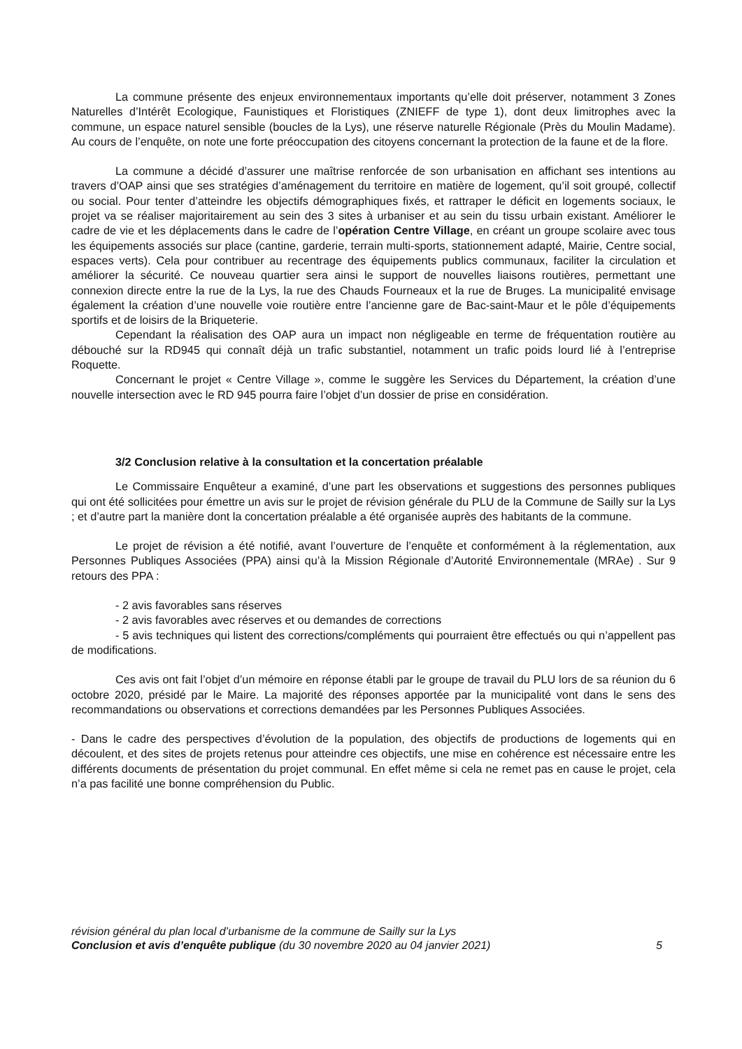La commune présente des enjeux environnementaux importants qu’elle doit préserver, notamment 3 Zones Naturelles d’Intérêt Ecologique, Faunistiques et Floristiques (ZNIEFF de type 1), dont deux limitrophes avec la commune, un espace naturel sensible (boucles de la Lys), une réserve naturelle Régionale (Près du Moulin Madame). Au cours de l’enquête, on note une forte préoccupation des citoyens concernant la protection de la faune et de la flore.
La commune a décidé d’assurer une maîtrise renforcée de son urbanisation en affichant ses intentions au travers d’OAP ainsi que ses stratégies d’aménagement du territoire en matière de logement, qu’il soit groupé, collectif ou social. Pour tenter d’atteindre les objectifs démographiques fixés, et rattraper le déficit en logements sociaux, le projet va se réaliser majoritairement au sein des 3 sites à urbaniser et au sein du tissu urbain existant. Améliorer le cadre de vie et les déplacements dans le cadre de l’opération Centre Village, en créant un groupe scolaire avec tous les équipements associés sur place (cantine, garderie, terrain multi-sports, stationnement adapté, Mairie, Centre social, espaces verts). Cela pour contribuer au recentrage des équipements publics communaux, faciliter la circulation et améliorer la sécurité. Ce nouveau quartier sera ainsi le support de nouvelles liaisons routières, permettant une connexion directe entre la rue de la Lys, la rue des Chauds Fourneaux et la rue de Bruges. La municipalité envisage également la création d’une nouvelle voie routière entre l’ancienne gare de Bac-saint-Maur et le pôle d’équipements sportifs et de loisirs de la Briqueterie.
Cependant la réalisation des OAP aura un impact non négligeable en terme de fréquentation routière au débouché sur la RD945 qui connaît déjà un trafic substantiel, notamment un trafic poids lourd lié à l’entreprise Roquette.
Concernant le projet « Centre Village », comme le suggère les Services du Département, la création d’une nouvelle intersection avec le RD 945 pourra faire l’objet d’un dossier de prise en considération.
3/2 Conclusion relative à la consultation et la concertation préalable
Le Commissaire Enquêteur a examiné, d’une part les observations et suggestions des personnes publiques qui ont été sollicitées pour émettre un avis sur le projet de révision générale du PLU de la Commune de Sailly sur la Lys ; et d’autre part la manière dont la concertation préalable a été organisée auprès des habitants de la commune.
Le projet de révision a été notifié, avant l’ouverture de l’enquête et conformément à la réglementation, aux Personnes Publiques Associées (PPA) ainsi qu’à la Mission Régionale d’Autorité Environnementale (MRAe) . Sur 9 retours des PPA :
- 2 avis favorables sans réserves
- 2 avis favorables avec réserves et ou demandes de corrections
- 5 avis techniques qui listent des corrections/compléments qui pourraient être effectués ou qui n’appellent pas de modifications.
Ces avis ont fait l’objet d’un mémoire en réponse établi par le groupe de travail du PLU lors de sa réunion du 6 octobre 2020, présidé par le Maire. La majorité des réponses apportée par la municipalité vont dans le sens des recommandations ou observations et corrections demandées par les Personnes Publiques Associées.
- Dans le cadre des perspectives d’évolution de la population, des objectifs de productions de logements qui en découlent, et des sites de projets retenus pour atteindre ces objectifs, une mise en cohérence est nécessaire entre les différents documents de présentation du projet communal. En effet même si cela ne remet pas en cause le projet, cela n’a pas facilité une bonne compréhension du Public.
révision général du plan local d’urbanisme de la commune de Sailly sur la Lys
5 Conclusion et avis d’enquête publique (du 30 novembre 2020 au 04 janvier 2021)